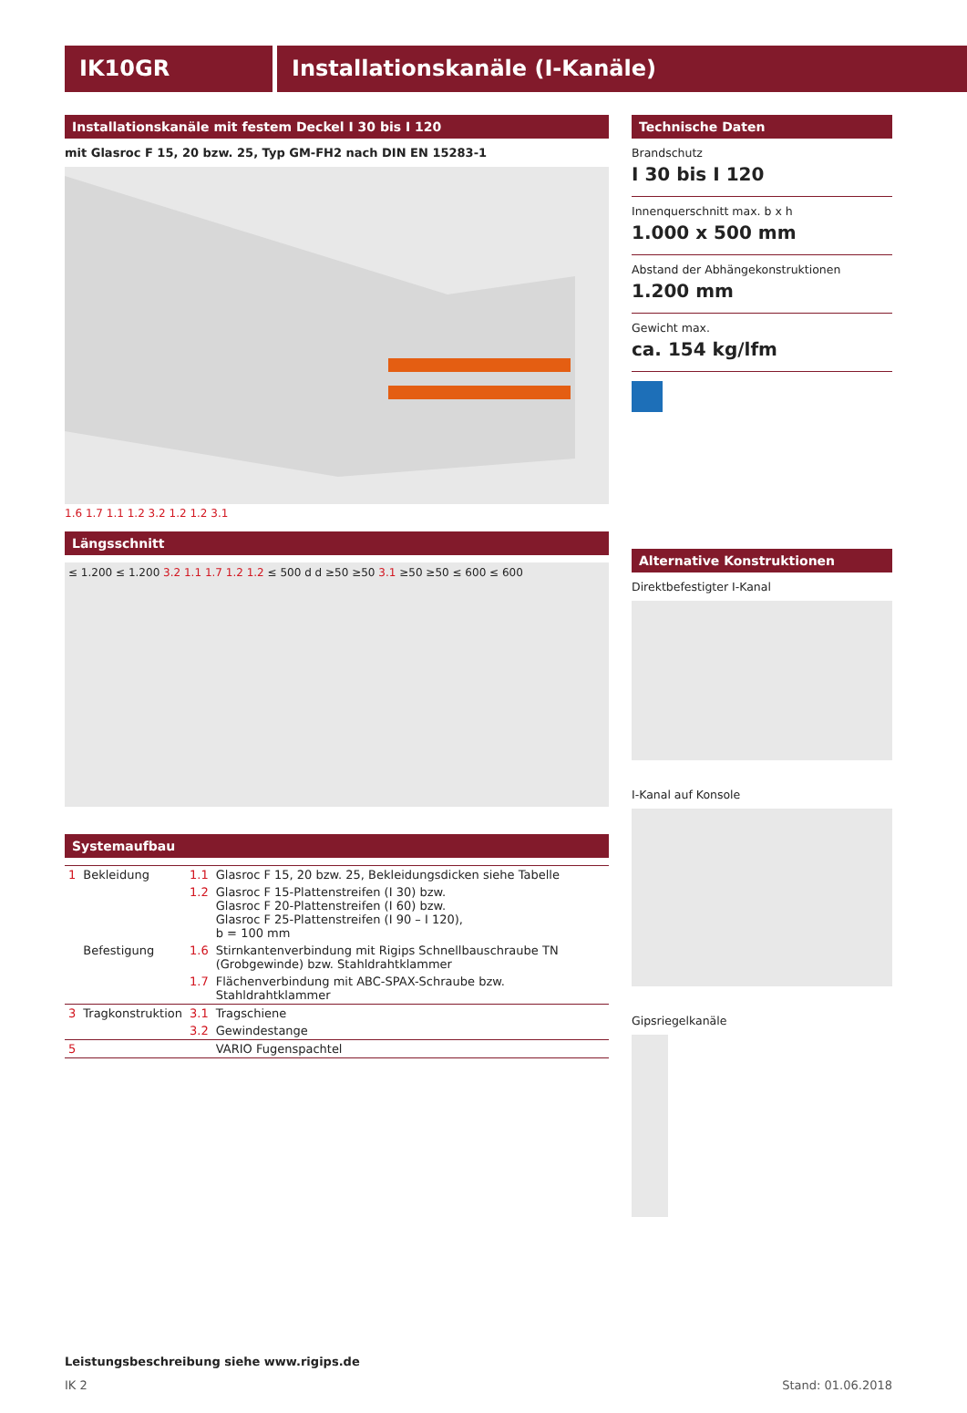IK10GR Installationskanäle (I-Kanäle)
Installationskanäle mit festem Deckel I 30 bis I 120
mit Glasroc F 15, 20 bzw. 25, Typ GM-FH2 nach DIN EN 15283-1
1.6 1.7 1.1 1.2 3.2 1.2 1.2 3.1
Längsschnitt
≤ 1.200 ≤ 1.200 3.2 1.1 1.7 1.2 1.2 ≤ 500 d d ≥50 ≥50 3.1 ≥50 ≥50 ≤ 600 ≤ 600
Systemaufbau
| 1 | Bekleidung | 1.1 | Glasroc F 15, 20 bzw. 25, Bekleidungsdicken siehe Tabelle |
| | | 1.2 | Glasroc F 15-Plattenstreifen (I 30) bzw. Glasroc F 20-Plattenstreifen (I 60) bzw. Glasroc F 25-Plattenstreifen (I 90 – I 120), b = 100 mm |
| | Befestigung | 1.6 | Stirnkantenverbindung mit Rigips Schnellbauschraube TN (Grobgewinde) bzw. Stahldrahtklammer |
| | | 1.7 | Flächenverbindung mit ABC-SPAX-Schraube bzw. Stahldrahtklammer |
| 3 | Tragkonstruktion | 3.1 | Tragschiene |
| | | 3.2 | Gewindestange |
| 5 | | | VARIO Fugenspachtel |
Technische Daten
Brandschutz
I 30 bis I 120
Innenquerschnitt max. b x h
1.000 x 500 mm
Abstand der Abhängekonstruktionen
1.200 mm
Gewicht max.
ca. 154 kg/lfm
Alternative Konstruktionen
Direktbefestigter I-Kanal
I-Kanal auf Konsole
Gipsriegelkanäle
Leistungsbeschreibung siehe www.rigips.de
IK 2 Stand: 01.06.2018